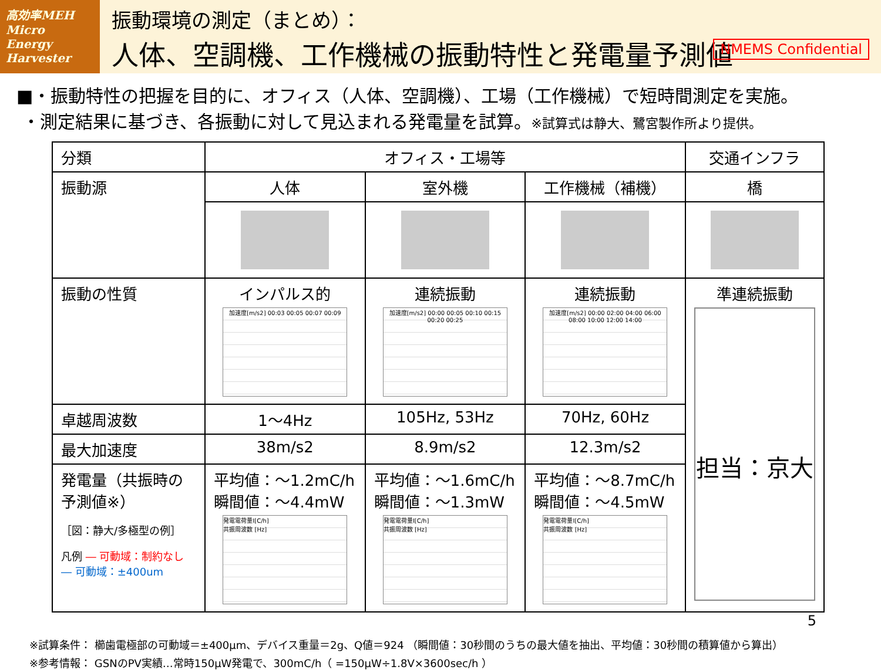高効率MEH
Micro Energy Harvester
振動環境の測定（まとめ）：
人体、空調機、工作機械の振動特性と発電量予測値
NMEMS Confidential
■・振動特性の把握を目的に、オフィス（人体、空調機）、工場（工作機械）で短時間測定を実施。
・測定結果に基づき、各振動に対して見込まれる発電量を試算。※試算式は静大、鷺宮製作所より提供。
| 分類 | オフィス・工場等 | | | 交通インフラ |
| 振動源 | 人体 | 室外機 | 工作機械（補機） | 橋 |
| 振動の性質 | インパルス的 加速度[m/s2] 00:03 00:05 00:07 00:09 | 連続振動 加速度[m/s2] 00:00 00:05 00:10 00:15 00:20 00:25 | 連続振動 加速度[m/s2] 00:00 02:00 04:00 06:00 08:00 10:00 12:00 14:00 | 準連続振動 担当：京大 |
| 卓越周波数 | 1～4Hz | 105Hz, 53Hz | 70Hz, 60Hz | |
| 最大加速度 | 38m/s2 | 8.9m/s2 | 12.3m/s2 | |
| 発電量（共振時の予測値※） ［図：静大/多極型の例］ 凡例 ― 可動域：制約なし ― 可動域：±400um | 平均値：～1.2mC/h 瞬間値：～4.4mW 発電電荷量I[C/h] 共振周波数 [Hz] | 平均値：～1.6mC/h 瞬間値：～1.3mW 発電電荷量I[C/h] 共振周波数 [Hz] | 平均値：～8.7mC/h 瞬間値：～4.5mW 発電電荷量I[C/h] 共振周波数 [Hz] | |
5
※試算条件： 櫛歯電極部の可動域＝±400µm、デバイス重量＝2g、Q値＝924 （瞬間値：30秒間のうちの最大値を抽出、平均値：30秒間の積算値から算出）
※参考情報： GSNのPV実績…常時150µW発電で、300mC/h（ =150µW÷1.8V×3600sec/h ）